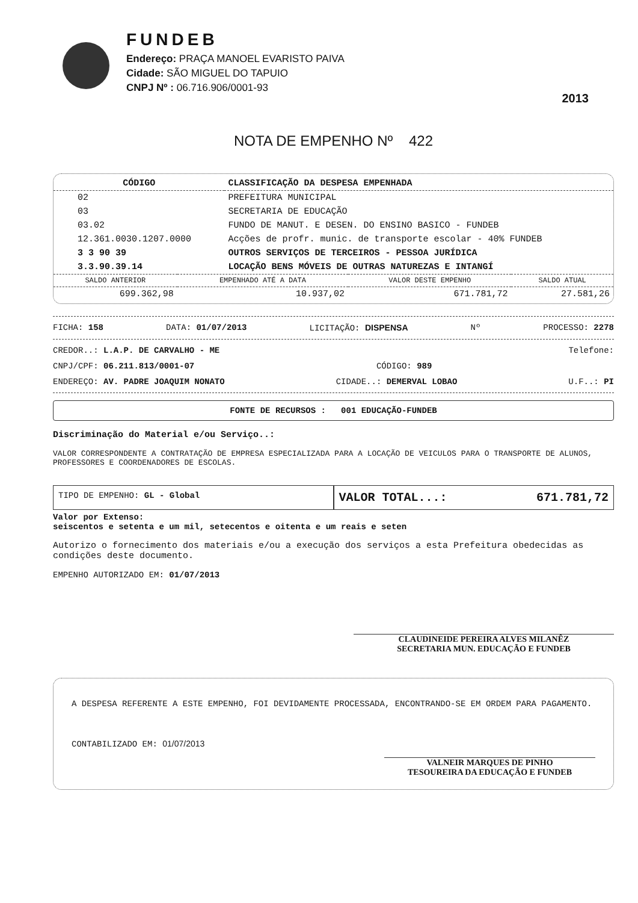FUNDEB
Endereço: PRAÇA MANOEL EVARISTO PAIVA
Cidade: SÃO MIGUEL DO TAPUIO
CNPJ Nº : 06.716.906/0001-93
2013
NOTA DE EMPENHO Nº 422
| CÓDIGO | CLASSIFICAÇÃO DA DESPESA EMPENHADA |
| --- | --- |
| 02 | PREFEITURA MUNICIPAL |
| 03 | SECRETARIA DE EDUCAÇÃO |
| 03.02 | FUNDO DE MANUT. E DESEN. DO ENSINO BASICO - FUNDEB |
| 12.361.0030.1207.0000 | Acções de profr. munic. de transporte escolar - 40% FUNDEB |
| 3 3 90 39 | OUTROS SERVIÇOS DE TERCEIROS - PESSOA JURÍDICA |
| 3.3.90.39.14 | LOCAÇÃO BENS MÓVEIS DE OUTRAS NATUREZAS E INTANGÍ |
| SALDO ANTERIOR | EMPENHADO ATÉ A DATA | VALOR DESTE EMPENHO | SALDO ATUAL |
| --- | --- | --- | --- |
| 699.362,98 | 10.937,02 | 671.781,72 | 27.581,26 |
FICHA: 158 DATA: 01/07/2013 LICITAÇÃO: DISPENSA Nº PROCESSO: 2278
CREDOR..: L.A.P. DE CARVALHO - ME Telefone:
CNPJ/CPF: 06.211.813/0001-07 CÓDIGO: 989
ENDEREÇO: AV. PADRE JOAQUIM NONATO CIDADE..: DEMERVAL LOBAO U.F..: PI
FONTE DE RECURSOS : 001 EDUCAÇÃO-FUNDEB
Discriminação do Material e/ou Serviço..:
VALOR CORRESPONDENTE A CONTRATAÇÃO DE EMPRESA ESPECIALIZADA PARA A LOCAÇÃO DE VEICULOS PARA O TRANSPORTE DE ALUNOS, PROFESSORES E COORDENADORES DE ESCOLAS.
TIPO DE EMPENHO: GL - Global
VALOR TOTAL...: 671.781,72
Valor por Extenso:
seiscentos e setenta e um mil, setecentos e oitenta e um reais e seten
Autorizo o fornecimento dos materiais e/ou a execução dos serviços a esta Prefeitura obedecidas as condições deste documento.
EMPENHO AUTORIZADO EM: 01/07/2013
CLAUDINEIDE PEREIRA ALVES MILANÊZ
SECRETARIA MUN. EDUCAÇÃO E FUNDEB
A DESPESA REFERENTE A ESTE EMPENHO, FOI DEVIDAMENTE PROCESSADA, ENCONTRANDO-SE EM ORDEM PARA PAGAMENTO.
CONTABILIZADO EM: 01/07/2013
VALNEIR MARQUES DE PINHO
TESOUREIRA DA EDUCAÇÃO E FUNDEB